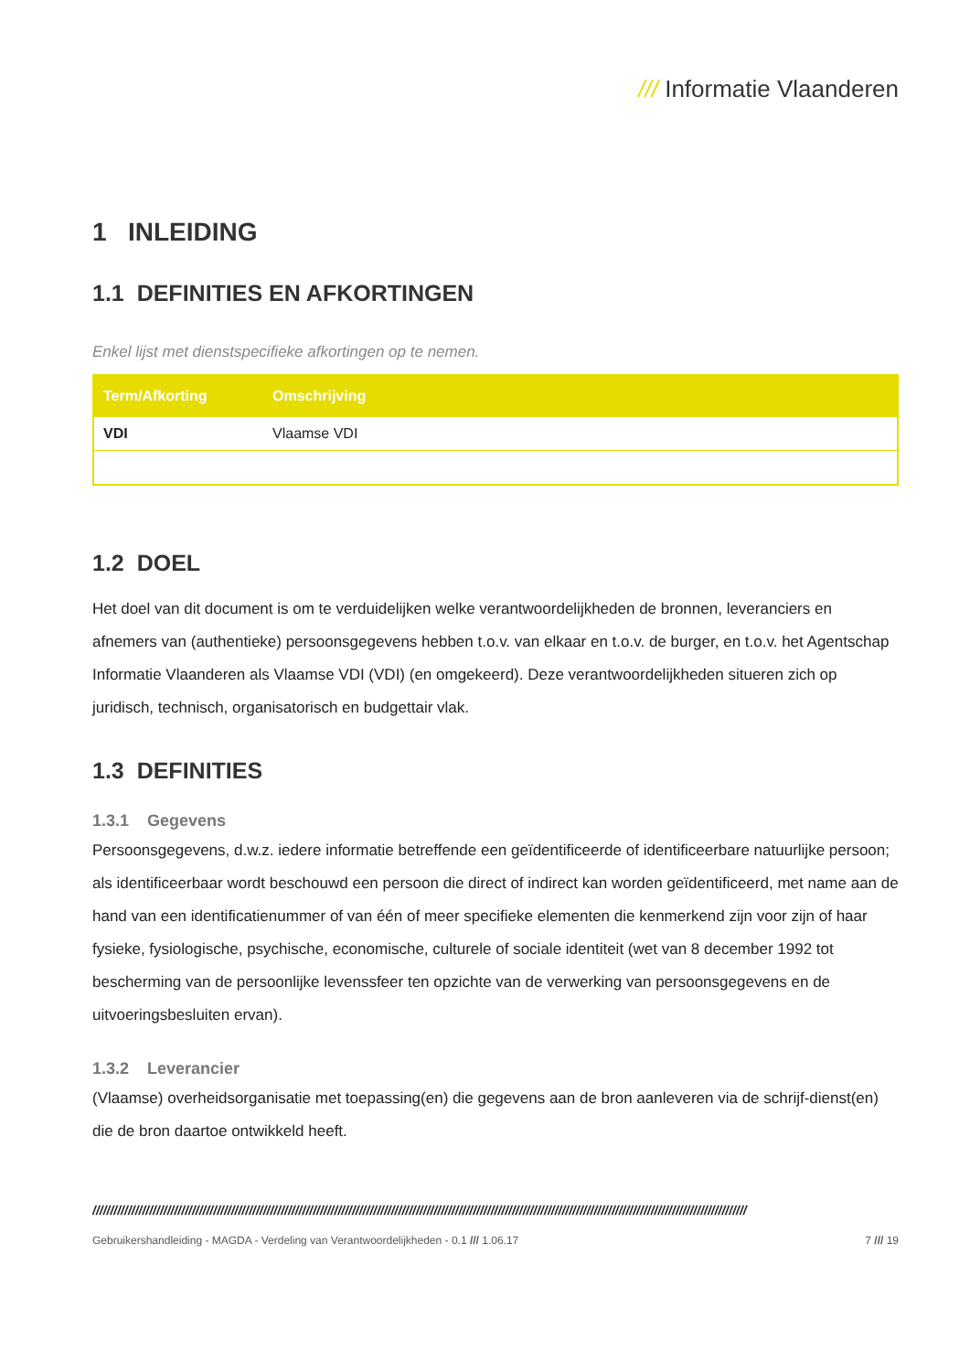/// Informatie Vlaanderen
1 INLEIDING
1.1 DEFINITIES EN AFKORTINGEN
Enkel lijst met dienstspecifieke afkortingen op te nemen.
| Term/Afkorting | Omschrijving |
| --- | --- |
| VDI | Vlaamse VDI |
1.2 DOEL
Het doel van dit document is om te verduidelijken welke verantwoordelijkheden de bronnen, leveranciers en afnemers van (authentieke) persoonsgegevens hebben t.o.v. van elkaar en t.o.v. de burger, en t.o.v. het Agentschap Informatie Vlaanderen als Vlaamse VDI (VDI) (en omgekeerd). Deze verantwoordelijkheden situeren zich op juridisch, technisch, organisatorisch en budgettair vlak.
1.3 DEFINITIES
1.3.1 Gegevens
Persoonsgegevens, d.w.z. iedere informatie betreffende een geïdentificeerde of identificeerbare natuurlijke persoon; als identificeerbaar wordt beschouwd een persoon die direct of indirect kan worden geïdentificeerd, met name aan de hand van een identificatienummer of van één of meer specifieke elementen die kenmerkend zijn voor zijn of haar fysieke, fysiologische, psychische, economische, culturele of sociale identiteit (wet van 8 december 1992 tot bescherming van de persoonlijke levenssfeer ten opzichte van de verwerking van persoonsgegevens en de uitvoeringsbesluiten ervan).
1.3.2 Leverancier
(Vlaamse) overheidsorganisatie met toepassing(en) die gegevens aan de bron aanleveren via de schrijf-dienst(en) die de bron daartoe ontwikkeld heeft.
////////////////////////////////////////////////////////////////////////////////////////////////////////////////////////////////////////////////////////////////////////////////////////
Gebruikershandleiding - MAGDA - Verdeling van Verantwoordelijkheden - 0.1 /// 1.06.17 7 /// 19